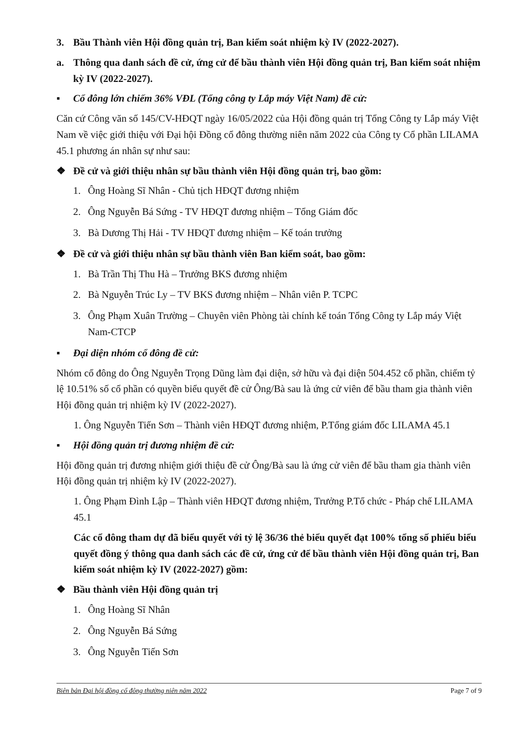3. Bầu Thành viên Hội đồng quản trị, Ban kiểm soát nhiệm kỳ IV (2022-2027).
a. Thông qua danh sách đề cử, ứng cử để bầu thành viên Hội đồng quản trị, Ban kiểm soát nhiệm kỳ IV (2022-2027).
▪ Cổ đông lớn chiếm 36% VĐL (Tổng công ty Lắp máy Việt Nam) đề cử:
Căn cứ Công văn số 145/CV-HĐQT ngày 16/05/2022 của Hội đồng quản trị Tổng Công ty Lắp máy Việt Nam về việc giới thiệu với Đại hội Đồng cổ đông thường niên năm 2022 của Công ty Cổ phần LILAMA 45.1 phương án nhân sự như sau:
❖ Đề cử và giới thiệu nhân sự bầu thành viên Hội đồng quản trị, bao gồm:
1. Ông Hoàng Sĩ Nhân - Chủ tịch HĐQT đương nhiệm
2. Ông Nguyễn Bá Sứng - TV HĐQT đương nhiệm – Tổng Giám đốc
3. Bà Dương Thị Hải - TV HĐQT đương nhiệm – Kế toán trưởng
❖ Đề cử và giới thiệu nhân sự bầu thành viên Ban kiểm soát, bao gồm:
1. Bà Trần Thị Thu Hà – Trưởng BKS đương nhiệm
2. Bà Nguyễn Trúc Ly – TV BKS đương nhiệm – Nhân viên P. TCPC
3. Ông Phạm Xuân Trường – Chuyên viên Phòng tài chính kế toán Tổng Công ty Lắp máy Việt Nam-CTCP
▪ Đại diện nhóm cổ đông đề cử:
Nhóm cổ đông do Ông Nguyễn Trọng Dũng làm đại diện, sở hữu và đại diện 504.452 cổ phần, chiếm tỷ lệ 10.51% số cổ phần có quyền biểu quyết đề cử Ông/Bà sau là ứng cử viên để bầu tham gia thành viên Hội đồng quản trị nhiệm kỳ IV (2022-2027).
1. Ông Nguyễn Tiến Sơn – Thành viên HĐQT đương nhiệm, P.Tổng giám đốc LILAMA 45.1
▪ Hội đồng quản trị đương nhiệm đề cử:
Hội đồng quản trị đương nhiệm giới thiệu đề cử Ông/Bà sau là ứng cử viên để bầu tham gia thành viên Hội đồng quản trị nhiệm kỳ IV (2022-2027).
1. Ông Phạm Đình Lập – Thành viên HĐQT đương nhiệm, Trưởng P.Tổ chức - Pháp chế LILAMA 45.1
Các cổ đông tham dự đã biểu quyết với tỷ lệ 36/36 thẻ biểu quyết đạt 100% tổng số phiếu biểu quyết đồng ý thông qua danh sách các đề cử, ứng cử để bầu thành viên Hội đồng quản trị, Ban kiểm soát nhiệm kỳ IV (2022-2027) gồm:
❖ Bầu thành viên Hội đồng quản trị
1. Ông Hoàng Sĩ Nhân
2. Ông Nguyễn Bá Sứng
3. Ông Nguyễn Tiến Sơn
Biên bản Đại hội đồng cổ đông thường niên năm 2022 Page 7 of 9